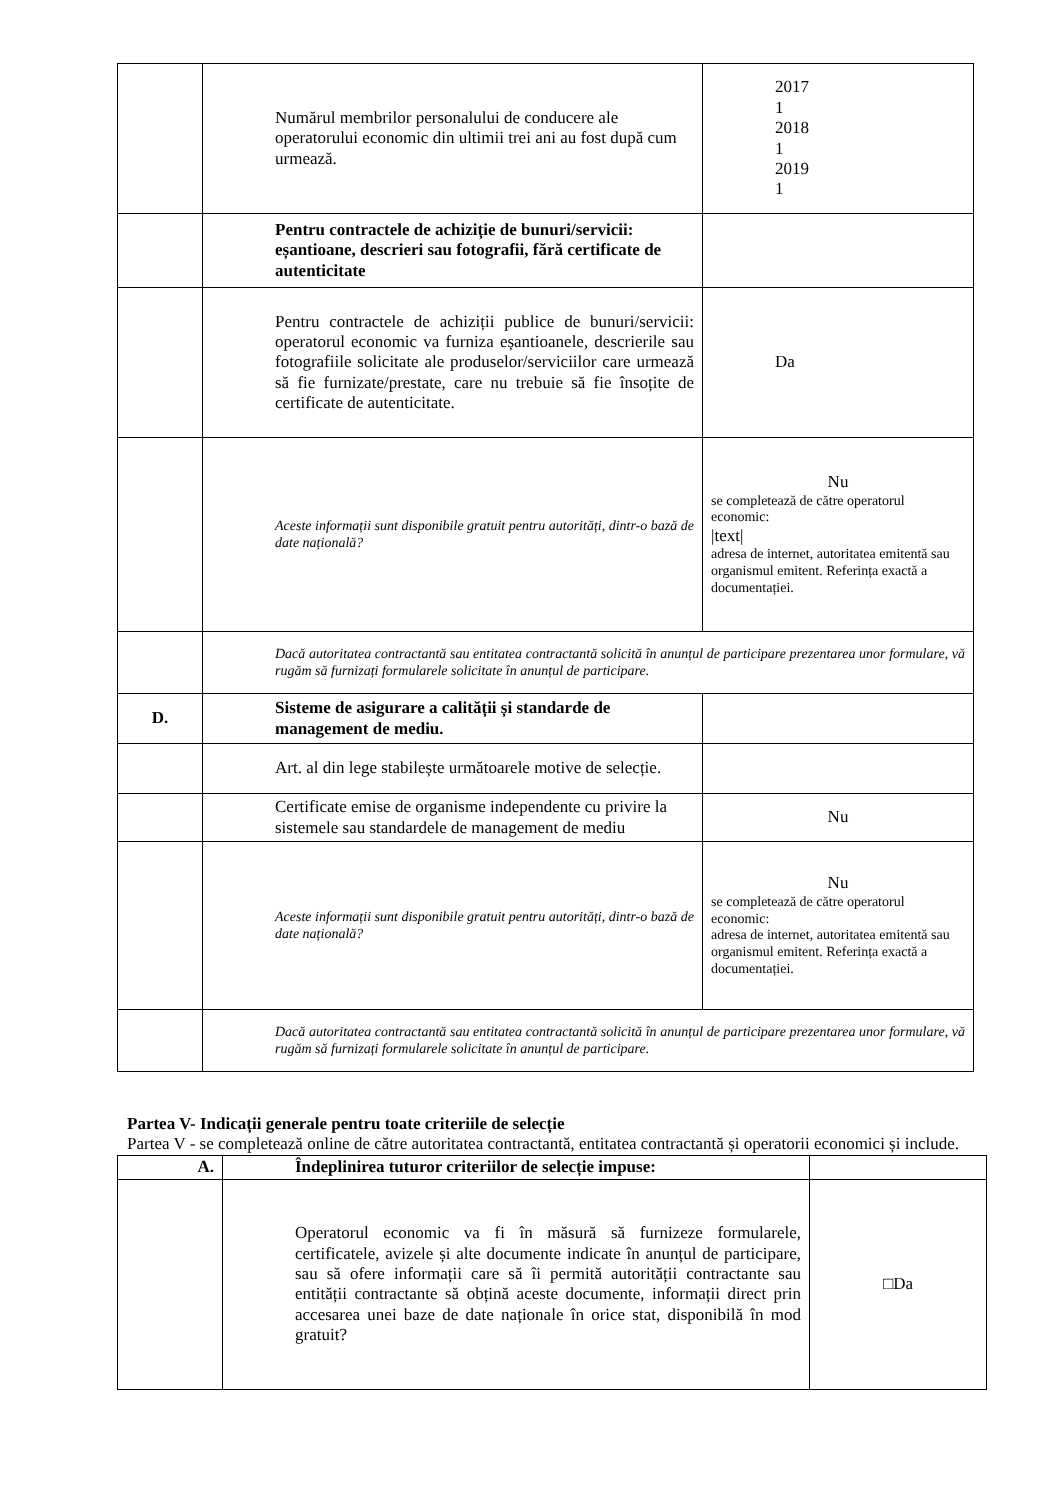| | Numărul membrilor personalului de conducere ale operatorului economic din ultimii trei ani au fost după cum urmează. | 2017 1 2018 1 2019 1 |
| | Pentru contractele de achiziție de bunuri/servicii: eșantioane, descrieri sau fotografii, fără certificate de autenticitate | |
| | Pentru contractele de achiziții publice de bunuri/servicii: operatorul economic va furniza eșantioanele, descrierile sau fotografiile solicitate ale produselor/serviciilor care urmează să fie furnizate/prestate, care nu trebuie să fie însoțite de certificate de autenticitate. | Da |
| | Aceste informații sunt disponibile gratuit pentru autorități, dintr-o bază de date națională? | Nu se completează de către operatorul economic: /text/ adresa de internet, autoritatea emitentă sau organismul emitent. Referința exactă a documentației. |
| | Dacă autoritatea contractantă sau entitatea contractantă solicită în anunțul de participare prezentarea unor formulare, vă rugăm să furnizați formularele solicitate în anunțul de participare. | |
| D. | Sisteme de asigurare a calității și standarde de management de mediu. | |
| | Art. al din lege stabilește următoarele motive de selecție. | |
| | Certificate emise de organisme independente cu privire la sistemele sau standardele de management de mediu | Nu |
| | Aceste informații sunt disponibile gratuit pentru autorități, dintr-o bază de date națională? | Nu se completează de către operatorul economic: adresa de internet, autoritatea emitentă sau organismul emitent. Referința exactă a documentației. |
| | Dacă autoritatea contractantă sau entitatea contractantă solicită în anunțul de participare prezentarea unor formulare, vă rugăm să furnizați formularele solicitate în anunțul de participare. | |
Partea V- Indicații generale pentru toate criteriile de selecție
Partea V - se completează online de către autoritatea contractantă, entitatea contractantă și operatorii economici și include.
| A. | Îndeplinirea tuturor criteriilor de selecție impuse: | |
| | Operatorul economic va fi în măsură să furnizeze formularele, certificatele, avizele și alte documente indicate în anunțul de participare, sau să ofere informații care să îi permită autorității contractante sau entității contractante să obțină aceste documente, informații direct prin accesarea unei baze de date naționale în orice stat, disponibilă în mod gratuit? | □Da |